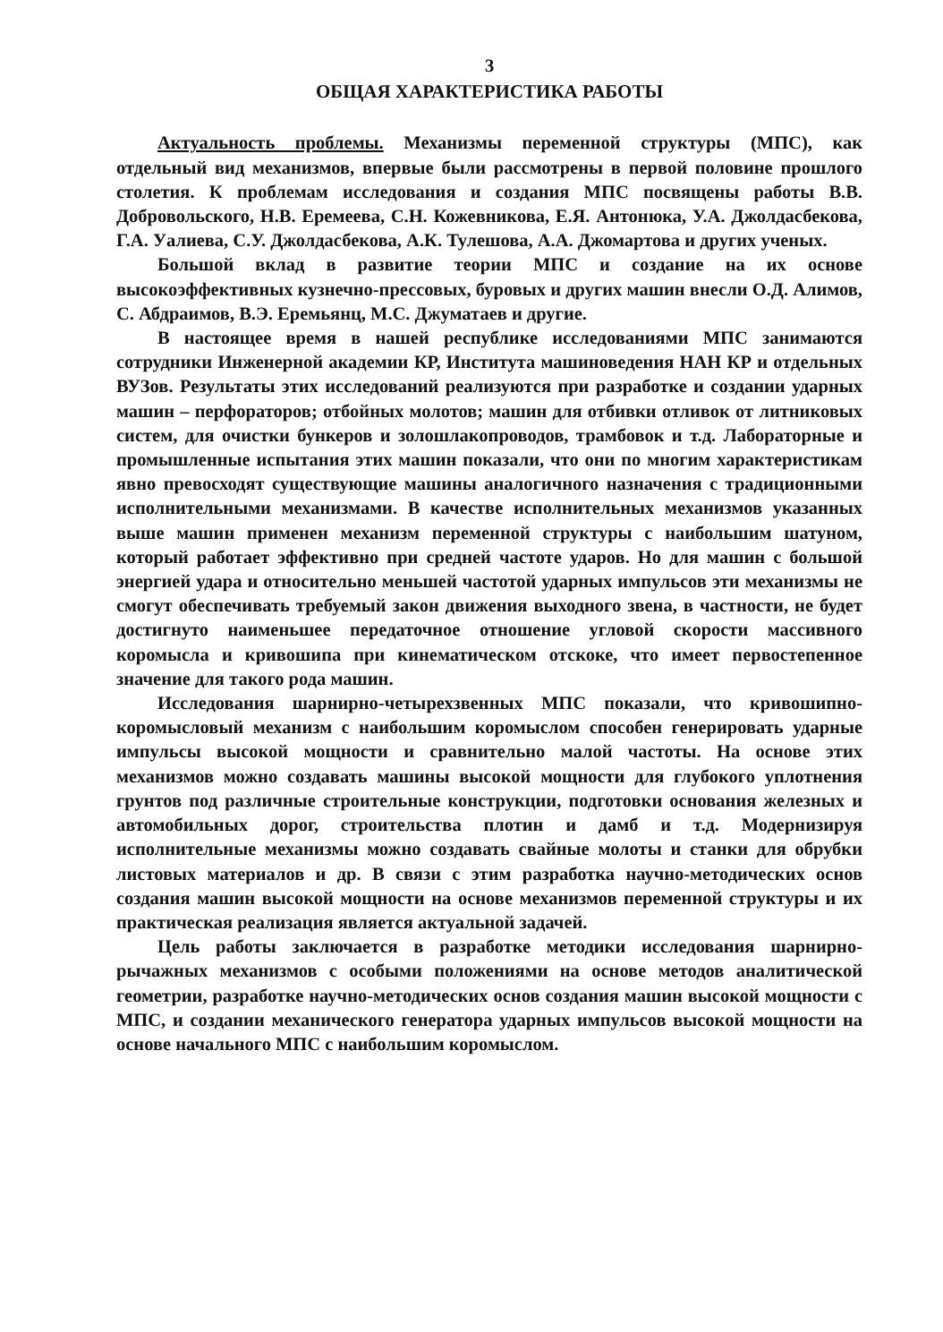3
ОБЩАЯ ХАРАКТЕРИСТИКА РАБОТЫ
Актуальность проблемы. Механизмы переменной структуры (МПС), как отдельный вид механизмов, впервые были рассмотрены в первой половине прошлого столетия. К проблемам исследования и создания МПС посвящены работы В.В. Добровольского, Н.В. Еремеева, С.Н. Кожевникова, Е.Я. Антонюка, У.А. Джолдасбекова, Г.А. Уалиева, С.У. Джолдасбекова, А.К. Тулешова, А.А. Джомартова и других ученых.
Большой вклад в развитие теории МПС и создание на их основе высокоэффективных кузнечно-прессовых, буровых и других машин внесли О.Д. Алимов, С. Абдраимов, В.Э. Еремьянц, М.С. Джуматаев и другие.
В настоящее время в нашей республике исследованиями МПС занимаются сотрудники Инженерной академии КР, Института машиноведения НАН КР и отдельных ВУЗов. Результаты этих исследований реализуются при разработке и создании ударных машин – перфораторов; отбойных молотов; машин для отбивки отливок от литниковых систем, для очистки бункеров и золошлакопроводов, трамбовок и т.д. Лабораторные и промышленные испытания этих машин показали, что они по многим характеристикам явно превосходят существующие машины аналогичного назначения с традиционными исполнительными механизмами. В качестве исполнительных механизмов указанных выше машин применен механизм переменной структуры с наибольшим шатуном, который работает эффективно при средней частоте ударов. Но для машин с большой энергией удара и относительно меньшей частотой ударных импульсов эти механизмы не смогут обеспечивать требуемый закон движения выходного звена, в частности, не будет достигнуто наименьшее передаточное отношение угловой скорости массивного коромысла и кривошипа при кинематическом отскоке, что имеет первостепенное значение для такого рода машин.
Исследования шарнирно-четырехзвенных МПС показали, что кривошипно-коромысловый механизм с наибольшим коромыслом способен генерировать ударные импульсы высокой мощности и сравнительно малой частоты. На основе этих механизмов можно создавать машины высокой мощности для глубокого уплотнения грунтов под различные строительные конструкции, подготовки основания железных и автомобильных дорог, строительства плотин и дамб и т.д. Модернизируя исполнительные механизмы можно создавать свайные молоты и станки для обрубки листовых материалов и др. В связи с этим разработка научно-методических основ создания машин высокой мощности на основе механизмов переменной структуры и их практическая реализация является актуальной задачей.
Цель работы заключается в разработке методики исследования шарнирно-рычажных механизмов с особыми положениями на основе методов аналитической геометрии, разработке научно-методических основ создания машин высокой мощности с МПС, и создании механического генератора ударных импульсов высокой мощности на основе начального МПС с наибольшим коромыслом.